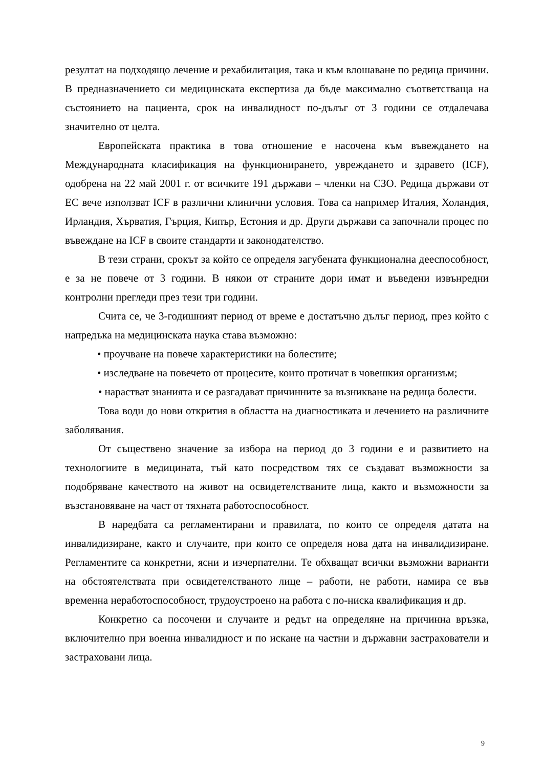резултат на подходящо лечение и рехабилитация, така и към влошаване по редица причини. В предназначението си медицинската експертиза да бъде максимално съответстваща на състоянието на пациента, срок на инвалидност по-дълъг от 3 години се отдалечава значително от целта.
Европейската практика в това отношение е насочена към въвеждането на Международната класификация на функционирането, увреждането и здравето (ICF), одобрена на 22 май 2001 г. от всичките 191 държави – членки на СЗО. Редица държави от ЕС вече използват ICF в различни клинични условия. Това са например Италия, Холандия, Ирландия, Хърватия, Гърция, Кипър, Естония и др. Други държави са започнали процес по въвеждане на ICF в своите стандарти и законодателство.
В тези страни, срокът за който се определя загубената функционална дееспособност, е за не повече от 3 години. В някои от страните дори имат и въведени извънредни контролни прегледи през тези три години.
Счита се, че 3-годишният период от време е достатъчно дълъг период, през който с напредъка на медицинската наука става възможно:
• проучване на повече характеристики на болестите;
• изследване на повечето от процесите, които протичат в човешкия организъм;
• нарастват знанията и се разгадават причинните за възникване на редица болести.
Това води до нови открития в областта на диагностиката и лечението на различните заболявания.
От съществено значение за избора на период до 3 години е и развитието на технологиите в медицината, тъй като посредством тях се създават възможности за подобряване качеството на живот на освидетелстваните лица, както и възможности за възстановяване на част от тяхната работоспособност.
В наредбата са регламентирани и правилата, по които се определя датата на инвалидизиране, както и случаите, при които се определя нова дата на инвалидизиране. Регламентите са конкретни, ясни и изчерпателни. Те обхващат всички възможни варианти на обстоятелствата при освидетелстваното лице – работи, не работи, намира се във временна неработоспособност, трудоустроено на работа с по-ниска квалификация и др.
Конкретно са посочени и случаите и редът на определяне на причинна връзка, включително при военна инвалидност и по искане на частни и държавни застрахователи и застраховани лица.
9